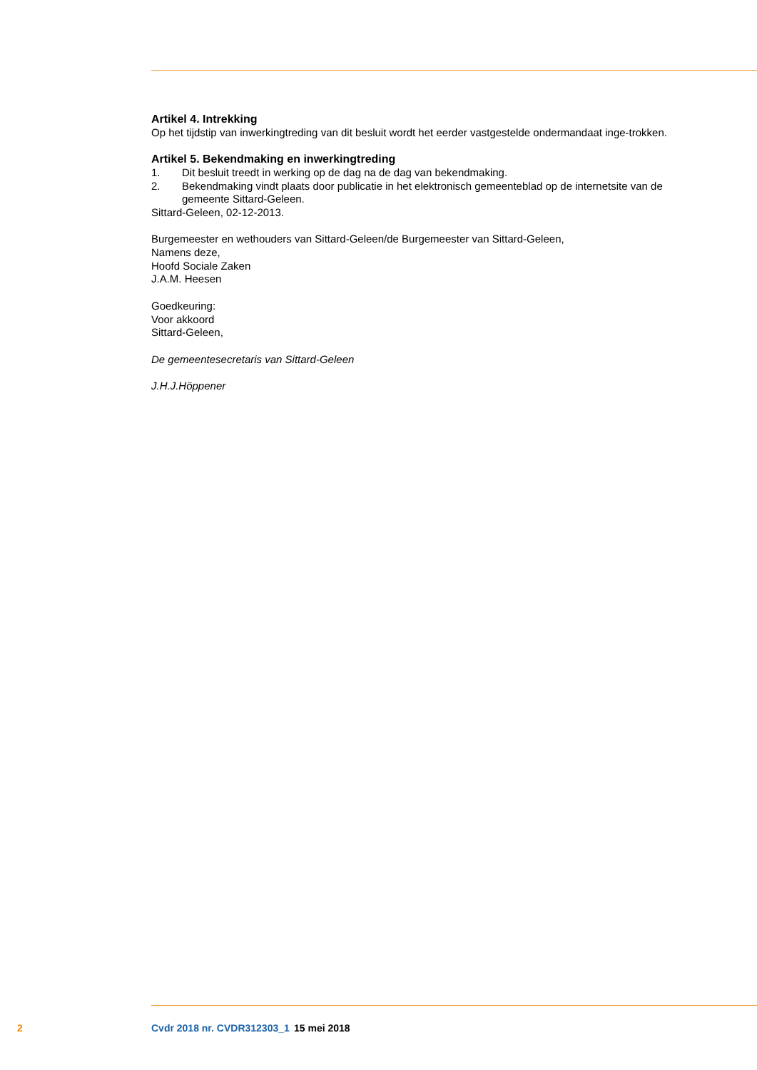Artikel 4. Intrekking
Op het tijdstip van inwerkingtreding van dit besluit wordt het eerder vastgestelde ondermandaat inge-trokken.
Artikel 5. Bekendmaking en inwerkingtreding
1. Dit besluit treedt in werking op de dag na de dag van bekendmaking.
2. Bekendmaking vindt plaats door publicatie in het elektronisch gemeenteblad op de internetsite van de gemeente Sittard-Geleen.
Sittard-Geleen, 02-12-2013.
Burgemeester en wethouders van Sittard-Geleen/de Burgemeester van Sittard-Geleen,
Namens deze,
Hoofd Sociale Zaken
J.A.M. Heesen
Goedkeuring:
Voor akkoord
Sittard-Geleen,
De gemeentesecretaris van Sittard-Geleen
J.H.J.Höppener
2 Cvdr 2018 nr. CVDR312303_1 15 mei 2018